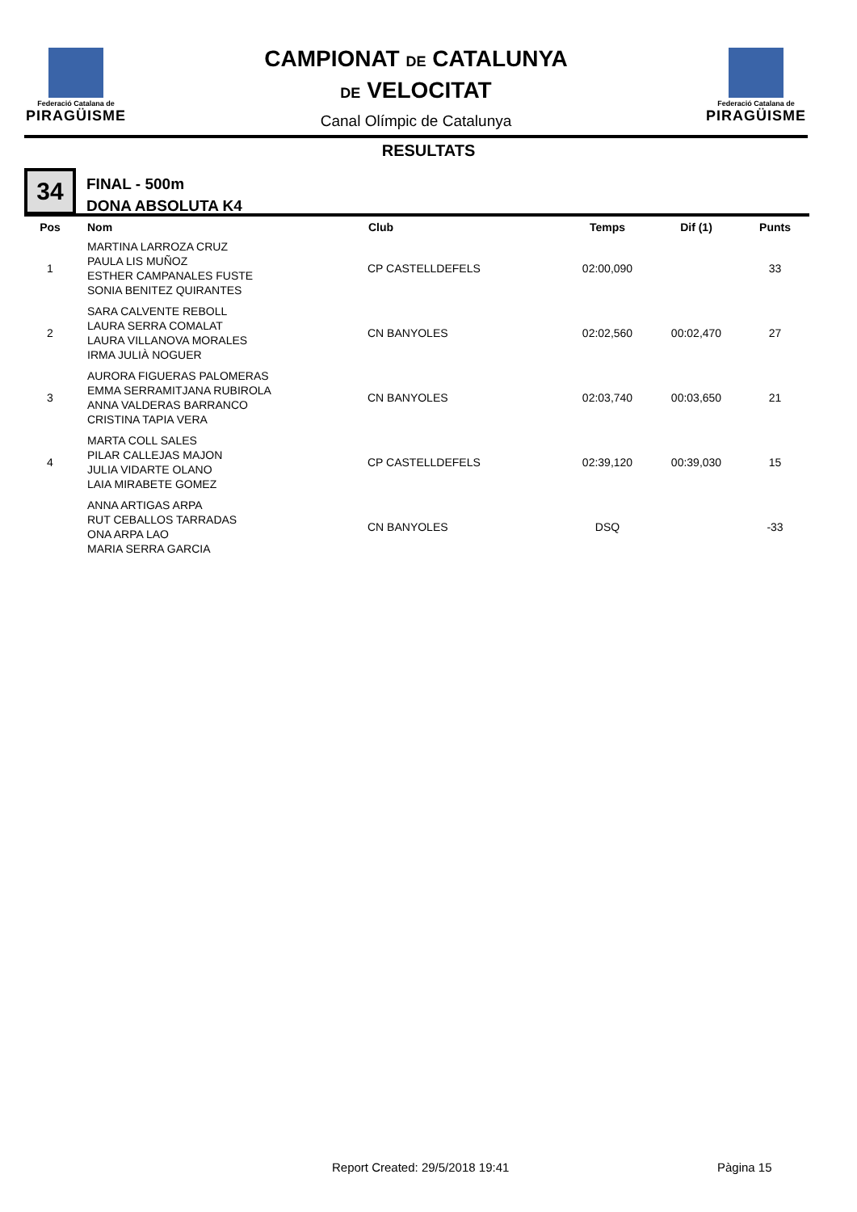Federació Catalana de
PIRAGÜISME
Federació Catalana de
PIRAGÜISME
CAMPIONAT DE CATALUNYA
DE VELOCITAT
Canal Olímpic de Catalunya
RESULTATS
34
FINAL - 500m
DONA ABSOLUTA K4
| Pos | Nom | Club | Temps | Dif (1) | Punts |
| --- | --- | --- | --- | --- | --- |
| 1 | MARTINA LARROZA CRUZ PAULA LIS MUÑOZ ESTHER CAMPANALES FUSTE SONIA BENITEZ QUIRANTES | CP CASTELLDEFELS | 02:00,090 | | 33 |
| 2 | SARA CALVENTE REBOLL LAURA SERRA COMALAT LAURA VILLANOVA MORALES IRMA JULIÀ NOGUER | CN BANYOLES | 02:02,560 | 00:02,470 | 27 |
| 3 | AURORA FIGUERAS PALOMERAS EMMA SERRAMITJANA RUBIROLA ANNA VALDERAS BARRANCO CRISTINA TAPIA VERA | CN BANYOLES | 02:03,740 | 00:03,650 | 21 |
| 4 | MARTA COLL SALES PILAR CALLEJAS MAJON JULIA VIDARTE OLANO LAIA MIRABETE GOMEZ | CP CASTELLDEFELS | 02:39,120 | 00:39,030 | 15 |
| | ANNA ARTIGAS ARPA RUT CEBALLOS TARRADAS ONA ARPA LAO MARIA SERRA GARCIA | CN BANYOLES | DSQ | | -33 |
Report Created: 29/5/2018 19:41
Pàgina 15